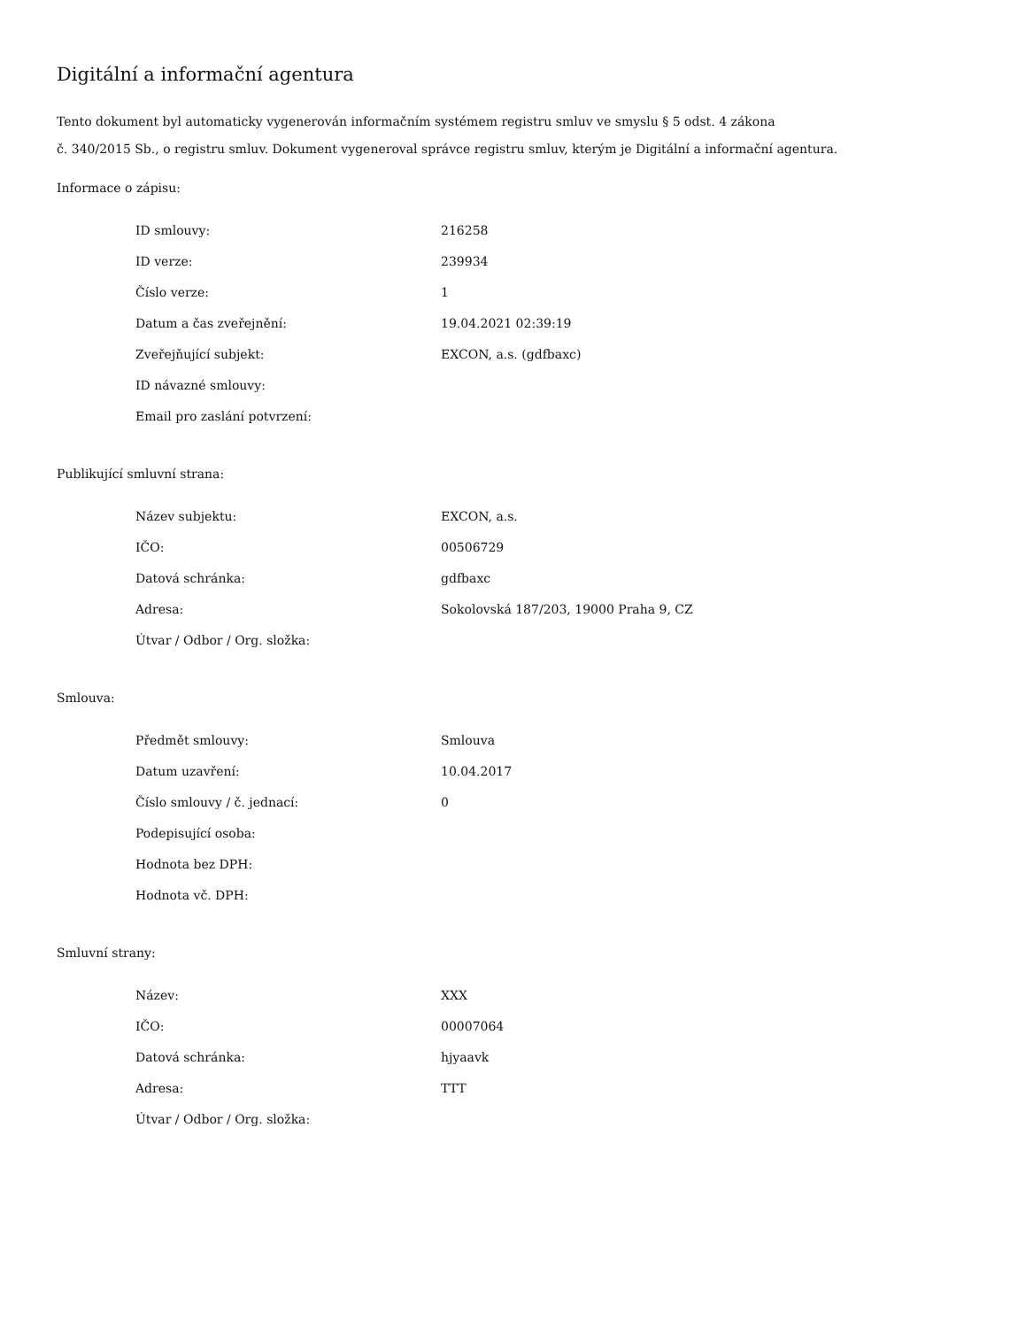Digitální a informační agentura
Tento dokument byl automaticky vygenerován informačním systémem registru smluv ve smyslu § 5 odst. 4 zákona
č. 340/2015 Sb., o registru smluv. Dokument vygeneroval správce registru smluv, kterým je Digitální a informační agentura.
Informace o zápisu:
| ID smlouvy: | 216258 |
| ID verze: | 239934 |
| Číslo verze: | 1 |
| Datum a čas zveřejnění: | 19.04.2021 02:39:19 |
| Zveřejňující subjekt: | EXCON, a.s. (gdfbaxc) |
| ID návazné smlouvy: | |
| Email pro zaslání potvrzení: | |
Publikující smluvní strana:
| Název subjektu: | EXCON, a.s. |
| IČO: | 00506729 |
| Datová schránka: | gdfbaxc |
| Adresa: | Sokolovská 187/203, 19000 Praha 9, CZ |
| Útvar / Odbor / Org. složka: | |
Smlouva:
| Předmět smlouvy: | Smlouva |
| Datum uzavření: | 10.04.2017 |
| Číslo smlouvy / č. jednací: | 0 |
| Podepisující osoba: | |
| Hodnota bez DPH: | |
| Hodnota vč. DPH: | |
Smluvní strany:
| Název: | XXX |
| IČO: | 00007064 |
| Datová schránka: | hjyaavk |
| Adresa: | TTT |
| Útvar / Odbor / Org. složka: | |